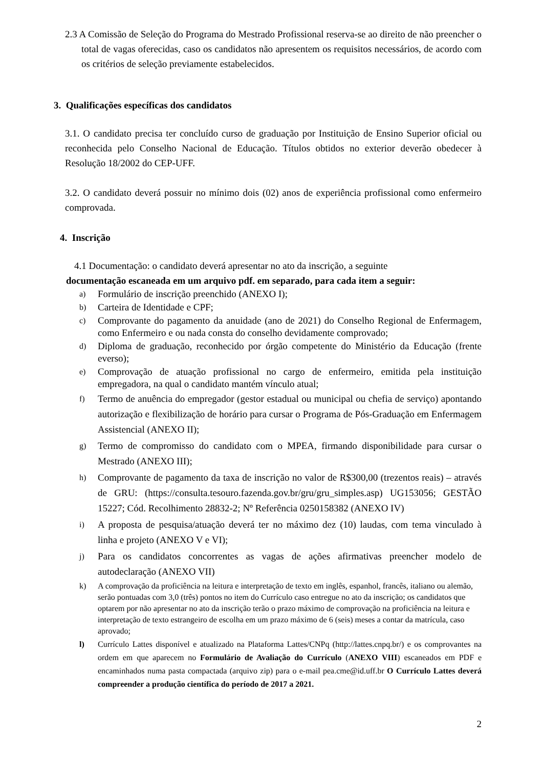2.3 A Comissão de Seleção do Programa do Mestrado Profissional reserva-se ao direito de não preencher o total de vagas oferecidas, caso os candidatos não apresentem os requisitos necessários, de acordo com os critérios de seleção previamente estabelecidos.
3. Qualificações específicas dos candidatos
3.1. O candidato precisa ter concluído curso de graduação por Instituição de Ensino Superior oficial ou reconhecida pelo Conselho Nacional de Educação. Títulos obtidos no exterior deverão obedecer à Resolução 18/2002 do CEP-UFF.
3.2. O candidato deverá possuir no mínimo dois (02) anos de experiência profissional como enfermeiro comprovada.
4. Inscrição
4.1 Documentação: o candidato deverá apresentar no ato da inscrição, a seguinte
documentação escaneada em um arquivo pdf. em separado, para cada item a seguir:
a) Formulário de inscrição preenchido (ANEXO I);
b) Carteira de Identidade e CPF;
c) Comprovante do pagamento da anuidade (ano de 2021) do Conselho Regional de Enfermagem, como Enfermeiro e ou nada consta do conselho devidamente comprovado;
d) Diploma de graduação, reconhecido por órgão competente do Ministério da Educação (frente everso);
e) Comprovação de atuação profissional no cargo de enfermeiro, emitida pela instituição empregadora, na qual o candidato mantém vínculo atual;
f) Termo de anuência do empregador (gestor estadual ou municipal ou chefia de serviço) apontando autorização e flexibilização de horário para cursar o Programa de Pós-Graduação em Enfermagem Assistencial (ANEXO II);
g) Termo de compromisso do candidato com o MPEA, firmando disponibilidade para cursar o Mestrado (ANEXO III);
h) Comprovante de pagamento da taxa de inscrição no valor de R$300,00 (trezentos reais) – através de GRU: (https://consulta.tesouro.fazenda.gov.br/gru/gru_simples.asp) UG153056; GESTÃO 15227; Cód. Recolhimento 28832-2; Nº Referência 0250158382 (ANEXO IV)
i) A proposta de pesquisa/atuação deverá ter no máximo dez (10) laudas, com tema vinculado à linha e projeto (ANEXO V e VI);
j) Para os candidatos concorrentes as vagas de ações afirmativas preencher modelo de autodeclaração (ANEXO VII)
k) A comprovação da proficiência na leitura e interpretação de texto em inglês, espanhol, francês, italiano ou alemão, serão pontuadas com 3,0 (três) pontos no item do Currículo caso entregue no ato da inscrição; os candidatos que optarem por não apresentar no ato da inscrição terão o prazo máximo de comprovação na proficiência na leitura e interpretação de texto estrangeiro de escolha em um prazo máximo de 6 (seis) meses a contar da matrícula, caso aprovado;
l) Currículo Lattes disponível e atualizado na Plataforma Lattes/CNPq (http://lattes.cnpq.br/) e os comprovantes na ordem em que aparecem no Formulário de Avaliação do Currículo (ANEXO VIII) escaneados em PDF e encaminhados numa pasta compactada (arquivo zip) para o e-mail pea.cme@id.uff.br O Currículo Lattes deverá compreender a produção científica do período de 2017 a 2021.
2